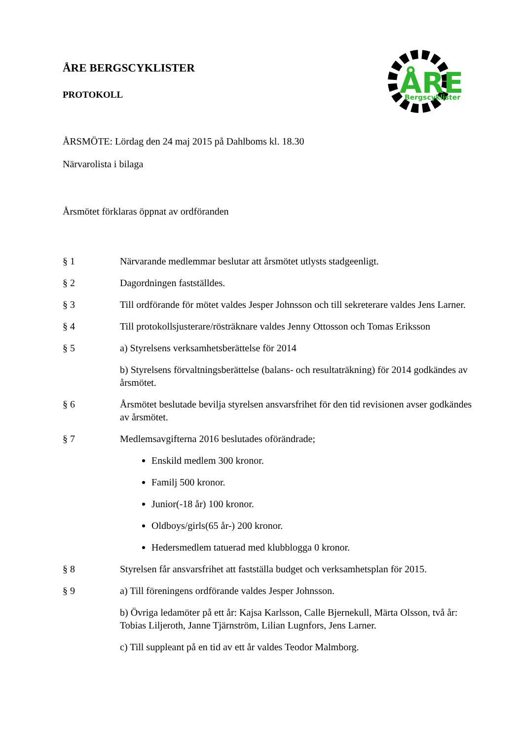ÅRE
Bergscyklister
ÅRE BERGSCYKLISTER
PROTOKOLL
ÅRSMÖTE: Lördag den 24 maj 2015 på Dahlboms kl. 18.30
Närvarolista i bilaga
Årsmötet förklaras öppnat av ordföranden
§ 1 Närvarande medlemmar beslutar att årsmötet utlysts stadgeenligt.
§ 2 Dagordningen fastställdes.
§ 3 Till ordförande för mötet valdes Jesper Johnsson och till sekreterare valdes Jens Larner.
§ 4 Till protokollsjusterare/rösträknare valdes Jenny Ottosson och Tomas Eriksson
§ 5
a) Styrelsens verksamhetsberättelse för 2014
b) Styrelsens förvaltningsberättelse (balans- och resultaträkning) för 2014 godkändes av årsmötet.
§ 6 Årsmötet beslutade bevilja styrelsen ansvarsfrihet för den tid revisionen avser godkändes av årsmötet.
§ 7
Medlemsavgifterna 2016 beslutades oförändrade;
Enskild medlem 300 kronor.
Familj 500 kronor.
Junior(-18 år) 100 kronor.
Oldboys/girls(65 år-) 200 kronor.
Hedersmedlem tatuerad med klubblogga 0 kronor.
§ 8 Styrelsen får ansvarsfrihet att fastställa budget och verksamhetsplan för 2015.
§ 9
a) Till föreningens ordförande valdes Jesper Johnsson.
b) Övriga ledamöter på ett år: Kajsa Karlsson, Calle Bjernekull, Märta Olsson, två år: Tobias Liljeroth, Janne Tjärnström, Lilian Lugnfors, Jens Larner.
c) Till suppleant på en tid av ett år valdes Teodor Malmborg.